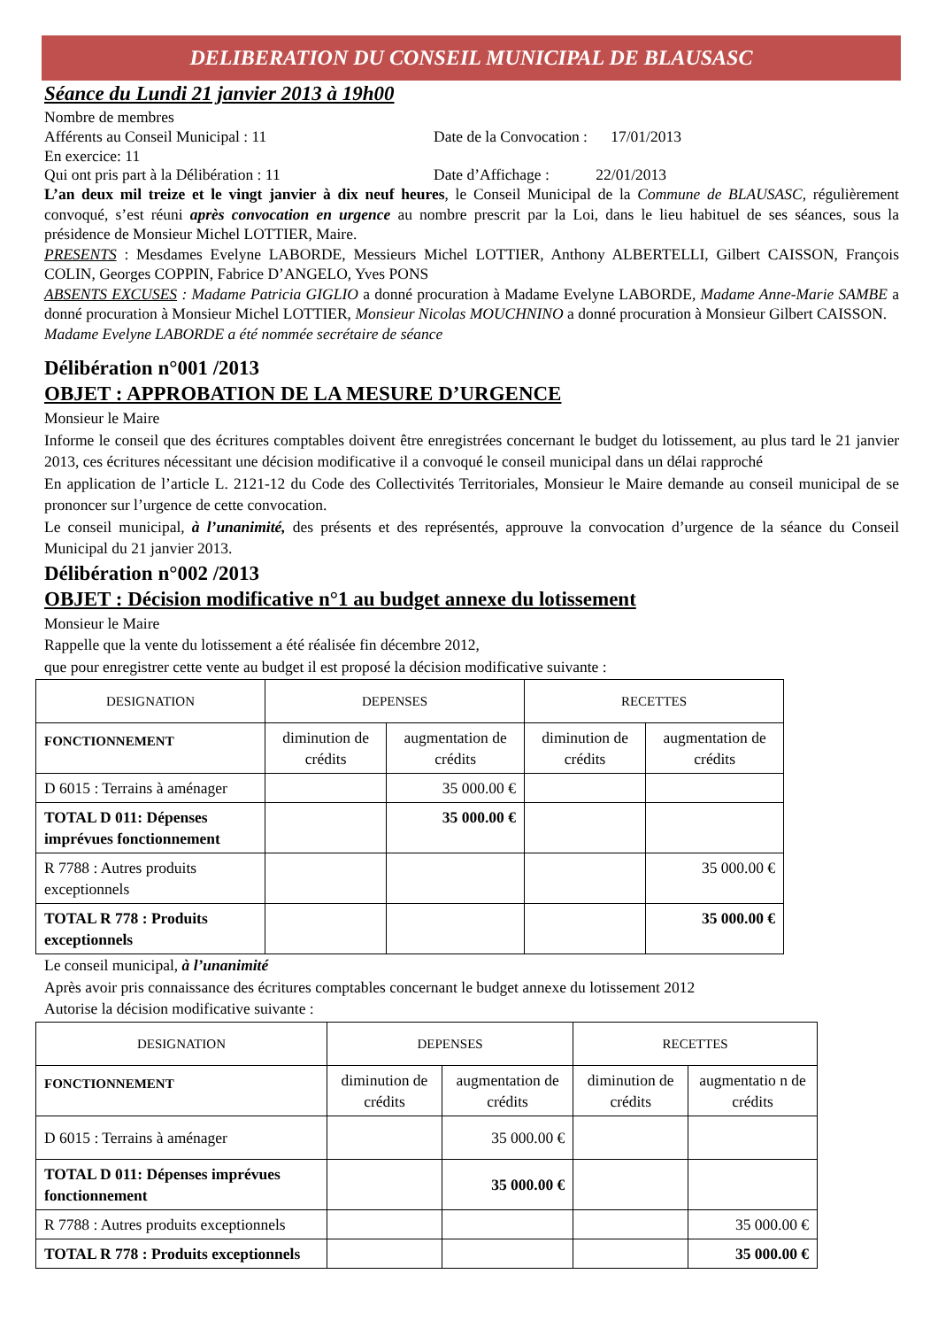DELIBERATION DU CONSEIL MUNICIPAL DE BLAUSASC
Séance du Lundi 21 janvier 2013 à 19h00
Nombre de membres
Afférents au Conseil Municipal : 11 Date de la Convocation : 17/01/2013
En exercice: 11
Qui ont pris part à la Délibération : 11 Date d’Affichage : 22/01/2013
L’an deux mil treize et le vingt janvier à dix neuf heures, le Conseil Municipal de la Commune de BLAUSASC, régulièrement convoqué, s’est réuni après convocation en urgence au nombre prescrit par la Loi, dans le lieu habituel de ses séances, sous la présidence de Monsieur Michel LOTTIER, Maire.
PRESENTS : Mesdames Evelyne LABORDE, Messieurs Michel LOTTIER, Anthony ALBERTELLI, Gilbert CAISSON, François COLIN, Georges COPPIN, Fabrice D’ANGELO, Yves PONS
ABSENTS EXCUSES : Madame Patricia GIGLIO a donné procuration à Madame Evelyne LABORDE, Madame Anne-Marie SAMBE a donné procuration à Monsieur Michel LOTTIER, Monsieur Nicolas MOUCHNINO a donné procuration à Monsieur Gilbert CAISSON.
Madame Evelyne LABORDE a été nommée secrétaire de séance
Délibération n°001 /2013
OBJET : APPROBATION DE LA MESURE D’URGENCE
Monsieur le Maire
Informe le conseil que des écritures comptables doivent être enregistrées concernant le budget du lotissement, au plus tard le 21 janvier 2013, ces écritures nécessitant une décision modificative il a convoqué le conseil municipal dans un délai rapproché
En application de l’article L. 2121-12 du Code des Collectivités Territoriales, Monsieur le Maire demande au conseil municipal de se prononcer sur l’urgence de cette convocation.
Le conseil municipal, à l’unanimité, des présents et des représentés, approuve la convocation d’urgence de la séance du Conseil Municipal du 21 janvier 2013.
Délibération n°002 /2013
OBJET : Décision modificative n°1 au budget annexe du lotissement
Monsieur le Maire
Rappelle que la vente du lotissement a été réalisée fin décembre 2012,
que pour enregistrer cette vente au budget il est proposé la décision modificative suivante :
| DESIGNATION | DEPENSES | | RECETTES | |
| --- | --- | --- | --- | --- |
| FONCTIONNEMENT | diminution de crédits | augmentation de crédits | diminution de crédits | augmentation de crédits |
| D 6015 : Terrains à aménager | | 35 000.00 € | | |
| TOTAL D 011: Dépenses imprévues fonctionnement | | 35 000.00 € | | |
| R 7788 : Autres produits exceptionnels | | | | 35 000.00 € |
| TOTAL R 778 : Produits exceptionnels | | | | 35 000.00 € |
Le conseil municipal, à l’unanimité
Après avoir pris connaissance des écritures comptables concernant le budget annexe du lotissement 2012
Autorise la décision modificative suivante :
| DESIGNATION | DEPENSES | | RECETTES | |
| --- | --- | --- | --- | --- |
| FONCTIONNEMENT | diminution de crédits | augmentation de crédits | diminution de crédits | augmentatio n de crédits |
| D 6015 : Terrains à aménager | | 35 000.00 € | | |
| TOTAL D 011: Dépenses imprévues fonctionnement | | 35 000.00 € | | |
| R 7788 : Autres produits exceptionnels | | | | 35 000.00 € |
| TOTAL R 778 : Produits exceptionnels | | | | 35 000.00 € |